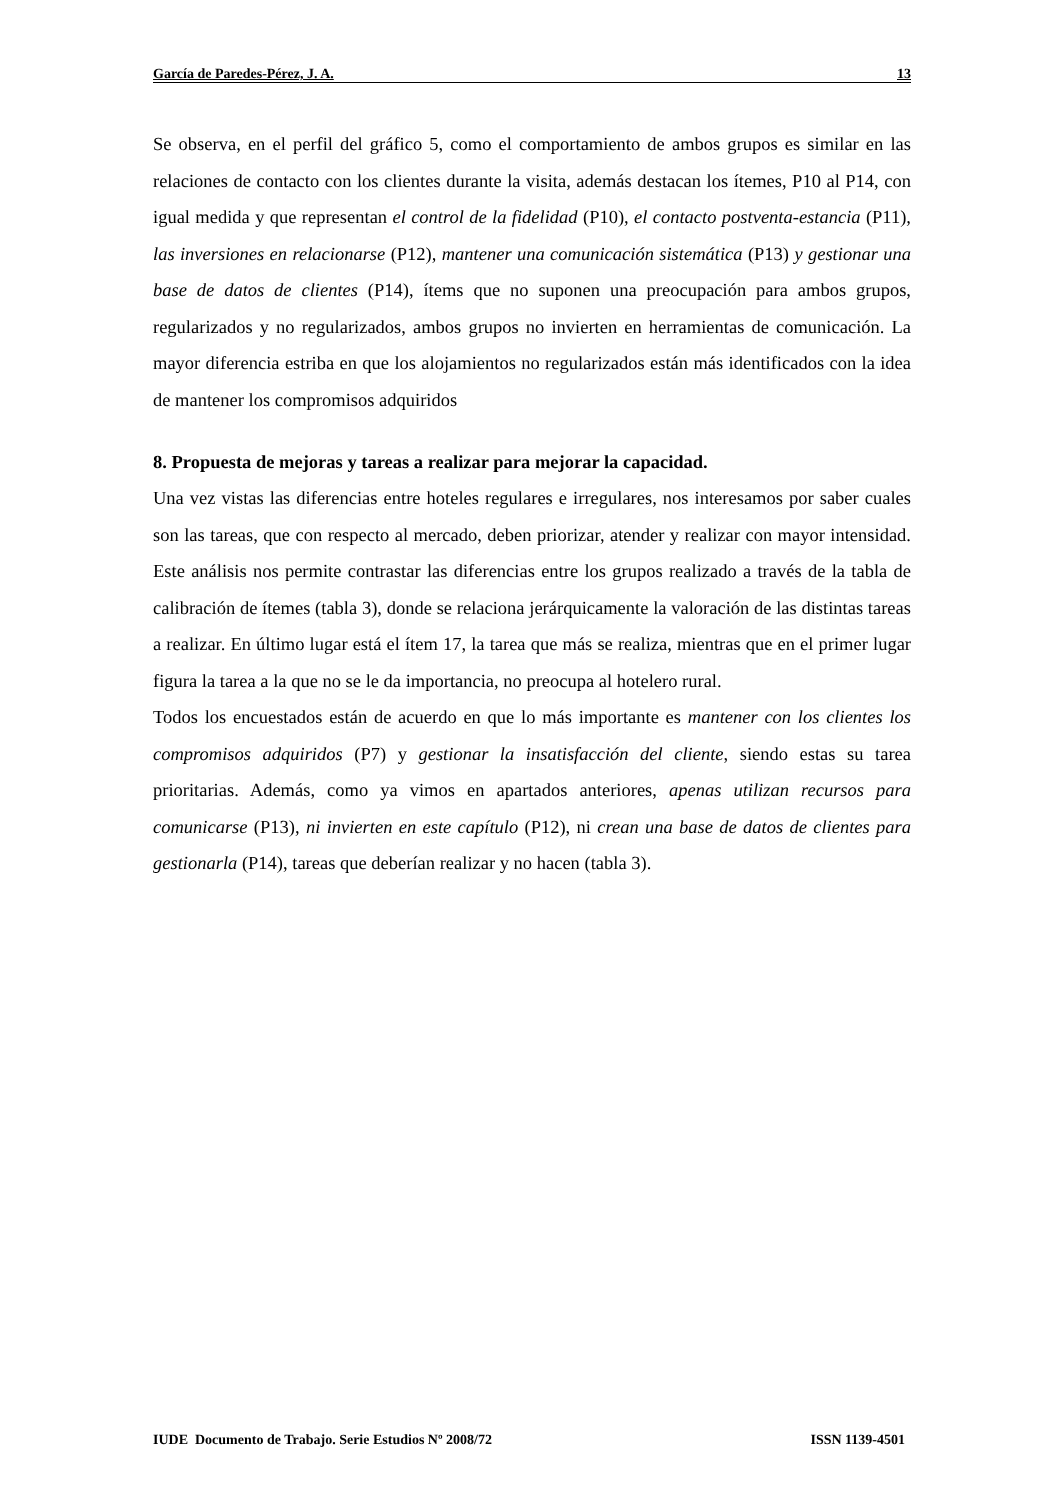García de Paredes-Pérez, J. A. 13
Se observa, en el perfil del gráfico 5, como el comportamiento de ambos grupos es similar en las relaciones de contacto con los clientes durante la visita, además destacan los ítemes, P10 al P14, con igual medida y que representan el control de la fidelidad (P10), el contacto postventa-estancia (P11), las inversiones en relacionarse (P12), mantener una comunicación sistemática (P13) y gestionar una base de datos de clientes (P14), ítems que no suponen una preocupación para ambos grupos, regularizados y no regularizados, ambos grupos no invierten en herramientas de comunicación. La mayor diferencia estriba en que los alojamientos no regularizados están más identificados con la idea de mantener los compromisos adquiridos
8. Propuesta de mejoras y tareas a realizar para mejorar la capacidad.
Una vez vistas las diferencias entre hoteles regulares e irregulares, nos interesamos por saber cuales son las tareas, que con respecto al mercado, deben priorizar, atender y realizar con mayor intensidad. Este análisis nos permite contrastar las diferencias entre los grupos realizado a través de la tabla de calibración de ítemes (tabla 3), donde se relaciona jerárquicamente la valoración de las distintas tareas a realizar. En último lugar está el ítem 17, la tarea que más se realiza, mientras que en el primer lugar figura la tarea a la que no se le da importancia, no preocupa al hotelero rural.
Todos los encuestados están de acuerdo en que lo más importante es mantener con los clientes los compromisos adquiridos (P7) y gestionar la insatisfacción del cliente, siendo estas su tarea prioritarias. Además, como ya vimos en apartados anteriores, apenas utilizan recursos para comunicarse (P13), ni invierten en este capítulo (P12), ni crean una base de datos de clientes para gestionarla (P14), tareas que deberían realizar y no hacen (tabla 3).
IUDE Documento de Trabajo. Serie Estudios Nº 2008/72 ISSN 1139-4501